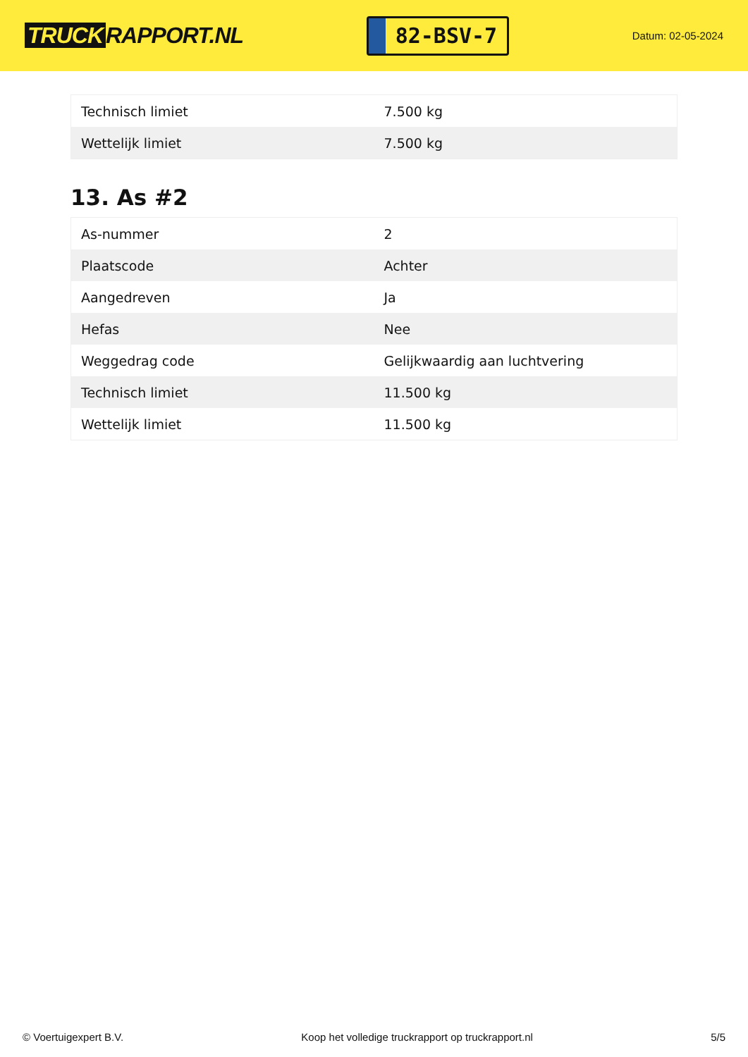TRUCK RAPPORT.NL
82-BSV-7
Datum: 02-05-2024
| Technisch limiet | 7.500 kg |
| Wettelijk limiet | 7.500 kg |
13. As #2
| As-nummer | 2 |
| Plaatscode | Achter |
| Aangedreven | Ja |
| Hefas | Nee |
| Weggedrag code | Gelijkwaardig aan luchtvering |
| Technisch limiet | 11.500 kg |
| Wettelijk limiet | 11.500 kg |
© Voertuigexpert B.V. Koop het volledige truckrapport op truckrapport.nl 5/5